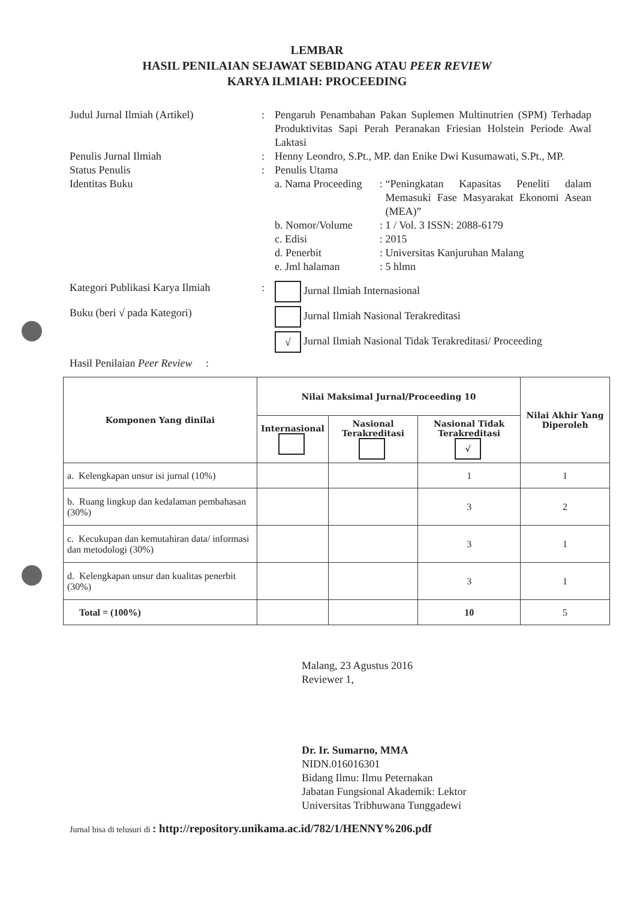LEMBAR
HASIL PENILAIAN SEJAWAT SEBIDANG ATAU PEER REVIEW
KARYA ILMIAH: PROCEEDING
Judul Jurnal Ilmiah (Artikel) : Pengaruh Penambahan Pakan Suplemen Multinutrien (SPM) Terhadap Produktivitas Sapi Perah Peranakan Friesian Holstein Periode Awal Laktasi
Penulis Jurnal Ilmiah : Henny Leondro, S.Pt., MP. dan Enike Dwi Kusumawati, S.Pt., MP.
Status Penulis : Penulis Utama
Identitas Buku a. Nama Proceeding
: “Peningkatan Kapasitas Peneliti dalam Memasuki Fase Masyarakat Ekonomi Asean (MEA)”
b. Nomor/Volume : 1 / Vol. 3 ISSN: 2088-6179
c. Edisi : 2015
d. Penerbit : Universitas Kanjuruhan Malang
e. Jml halaman : 5 hlmn
Kategori Publikasi Karya Ilmiah
: Jurnal Ilmiah Internasional
Buku (beri √ pada Kategori) Jurnal Ilmiah Nasional Terakreditasi
√ Jurnal Ilmiah Nasional Tidak Terakreditasi/ Proceeding
Hasil Penilaian Peer Review :
| Komponen Yang dinilai | Nilai Maksimal Jurnal/Proceeding 10 | | | Nilai Akhir Yang Diperoleh |
| --- | --- | --- | --- | --- |
| | Internasional | Nasional Terakreditasi | Nasional Tidak Terakreditasi √ | |
| a. Kelengkapan unsur isi jurnal (10%) | | | 1 | 1 |
| b. Ruang lingkup dan kedalaman pembahasan (30%) | | | 3 | 2 |
| c. Kecukupan dan kemutahiran data/ informasi dan metodologi (30%) | | | 3 | 1 |
| d. Kelengkapan unsur dan kualitas penerbit (30%) | | | 3 | 1 |
| Total = (100%) | | | 10 | 5 |
Malang, 23 Agustus 2016
Reviewer 1,
Dr. Ir. Sumarno, MMA
NIDN.016016301
Bidang Ilmu: Ilmu Peternakan
Jabatan Fungsional Akademik: Lektor
Universitas Tribhuwana Tunggadewi
Jurnal bisa di telusuri di : http://repository.unikama.ac.id/782/1/HENNY%206.pdf